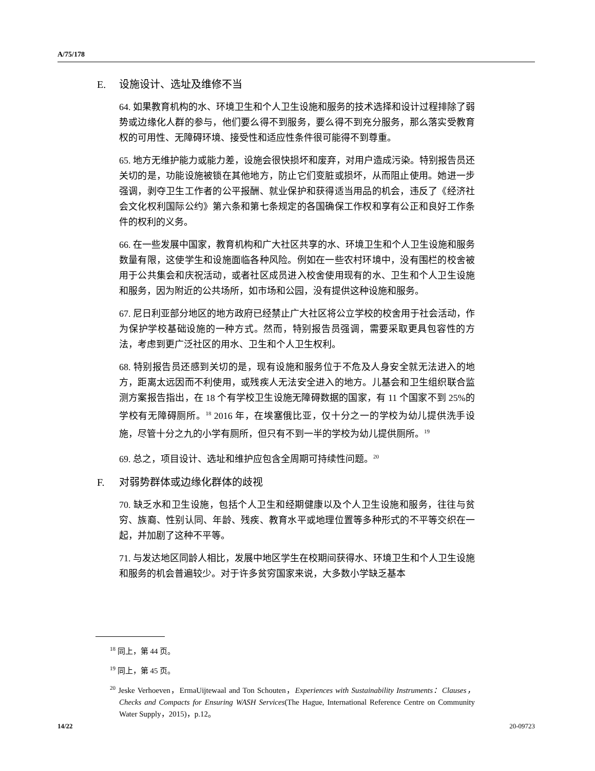A/75/178
E. 设施设计、选址及维修不当
64. 如果教育机构的水、环境卫生和个人卫生设施和服务的技术选择和设计过程排除了弱势或边缘化人群的参与，他们要么得不到服务，要么得不到充分服务，那么落实受教育权的可用性、无障碍环境、接受性和适应性条件很可能得不到尊重。
65. 地方无维护能力或能力差，设施会很快损坏和废弃，对用户造成污染。特别报告员还关切的是，功能设施被锁在其他地方，防止它们变脏或损坏，从而阻止使用。她进一步强调，剥夺卫生工作者的公平报酬、就业保护和获得适当用品的机会，违反了《经济社会文化权利国际公约》第六条和第七条规定的各国确保工作权和享有公正和良好工作条件的权利的义务。
66. 在一些发展中国家，教育机构和广大社区共享的水、环境卫生和个人卫生设施和服务数量有限，这使学生和设施面临各种风险。例如在一些农村环境中，没有围栏的校舍被用于公共集会和庆祝活动，或者社区成员进入校舍使用现有的水、卫生和个人卫生设施和服务，因为附近的公共场所，如市场和公园，没有提供这种设施和服务。
67. 尼日利亚部分地区的地方政府已经禁止广大社区将公立学校的校舍用于社会活动，作为保护学校基础设施的一种方式。然而，特别报告员强调，需要采取更具包容性的方法，考虑到更广泛社区的用水、卫生和个人卫生权利。
68. 特别报告员还感到关切的是，现有设施和服务位于不危及人身安全就无法进入的地方，距离太远因而不利使用，或残疾人无法安全进入的地方。儿基会和卫生组织联合监测方案报告指出，在 18 个有学校卫生设施无障碍数据的国家，有 11 个国家不到 25%的学校有无障碍厕所。<sup>18</sup> 2016 年，在埃塞俄比亚，仅十分之一的学校为幼儿提供洗手设施，尽管十分之九的小学有厕所，但只有不到一半的学校为幼儿提供厕所。<sup>19</sup>
69. 总之，项目设计、选址和维护应包含全周期可持续性问题。<sup>20</sup>
F. 对弱势群体或边缘化群体的歧视
70. 缺乏水和卫生设施，包括个人卫生和经期健康以及个人卫生设施和服务，往往与贫穷、族裔、性别认同、年龄、残疾、教育水平或地理位置等多种形式的不平等交织在一起，并加剧了这种不平等。
71. 与发达地区同龄人相比，发展中地区学生在校期间获得水、环境卫生和个人卫生设施和服务的机会普遍较少。对于许多贫穷国家来说，大多数小学缺乏基本
<sup>18</sup> 同上，第 44 页。
<sup>19</sup> 同上，第 45 页。
<sup>20</sup> Jeske Verhoeven，ErmaUijtewaal and Ton Schouten，Experiences with Sustainability Instruments：Clauses，Checks and Compacts for Ensuring WASH Services(The Hague, International Reference Centre on Community Water Supply，2015)，p.12。
14/22 20-09723